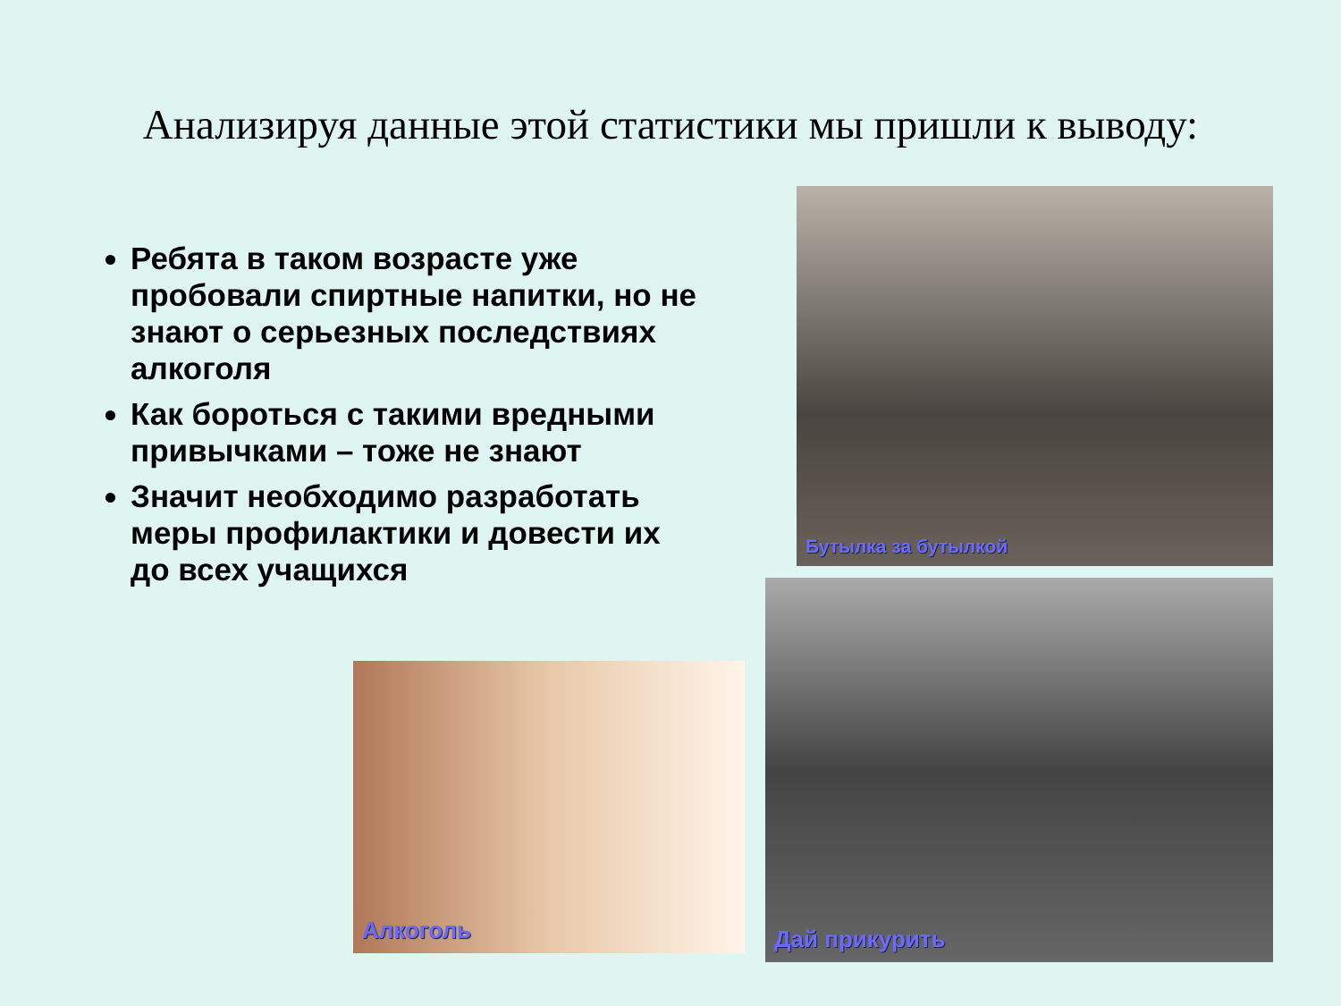Анализируя данные этой статистики мы пришли к выводу:
Ребята в таком возрасте уже пробовали спиртные напитки, но не знают о серьезных последствиях алкоголя
Как бороться с такими вредными привычками – тоже не знают
Значит необходимо разработать меры профилактики и довести их до всех учащихся
Бутылка за бутылкой
Алкоголь
Дай прикурить